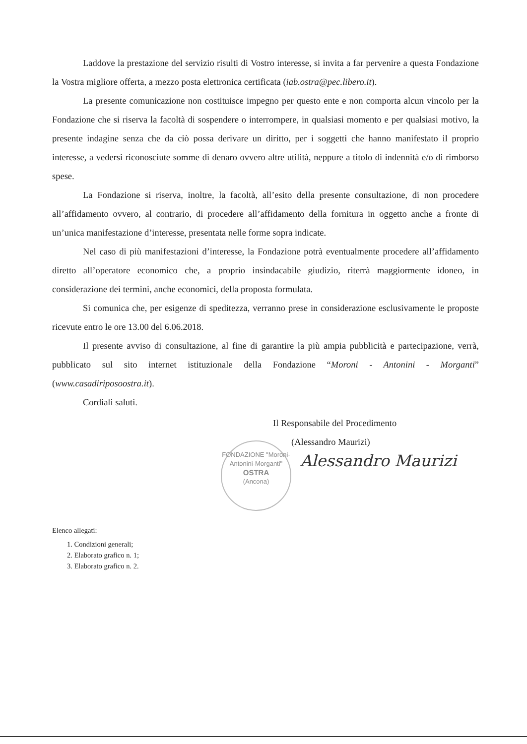Laddove la prestazione del servizio risulti di Vostro interesse, si invita a far pervenire a questa Fondazione la Vostra migliore offerta, a mezzo posta elettronica certificata (iab.ostra@pec.libero.it).
La presente comunicazione non costituisce impegno per questo ente e non comporta alcun vincolo per la Fondazione che si riserva la facoltà di sospendere o interrompere, in qualsiasi momento e per qualsiasi motivo, la presente indagine senza che da ciò possa derivare un diritto, per i soggetti che hanno manifestato il proprio interesse, a vedersi riconosciute somme di denaro ovvero altre utilità, neppure a titolo di indennità e/o di rimborso spese.
La Fondazione si riserva, inoltre, la facoltà, all’esito della presente consultazione, di non procedere all’affidamento ovvero, al contrario, di procedere all’affidamento della fornitura in oggetto anche a fronte di un’unica manifestazione d’interesse, presentata nelle forme sopra indicate.
Nel caso di più manifestazioni d’interesse, la Fondazione potrà eventualmente procedere all’affidamento diretto all’operatore economico che, a proprio insindacabile giudizio, riterrà maggiormente idoneo, in considerazione dei termini, anche economici, della proposta formulata.
Si comunica che, per esigenze di speditezza, verranno prese in considerazione esclusivamente le proposte ricevute entro le ore 13.00 del 6.06.2018.
Il presente avviso di consultazione, al fine di garantire la più ampia pubblicità e partecipazione, verrà, pubblicato sul sito internet istituzionale della Fondazione “Moroni - Antonini - Morganti” (www.casadiriposoostra.it).
Cordiali saluti.
Il Responsabile del Procedimento
(Alessandro Maurizi)
Alessandro Maurizi
Elenco allegati:
1. Condizioni generali;
2. Elaborato grafico n. 1;
3. Elaborato grafico n. 2.
FONDAZIONE "Moroni-Antonini-Morganti"
OSTRA
(Ancona)